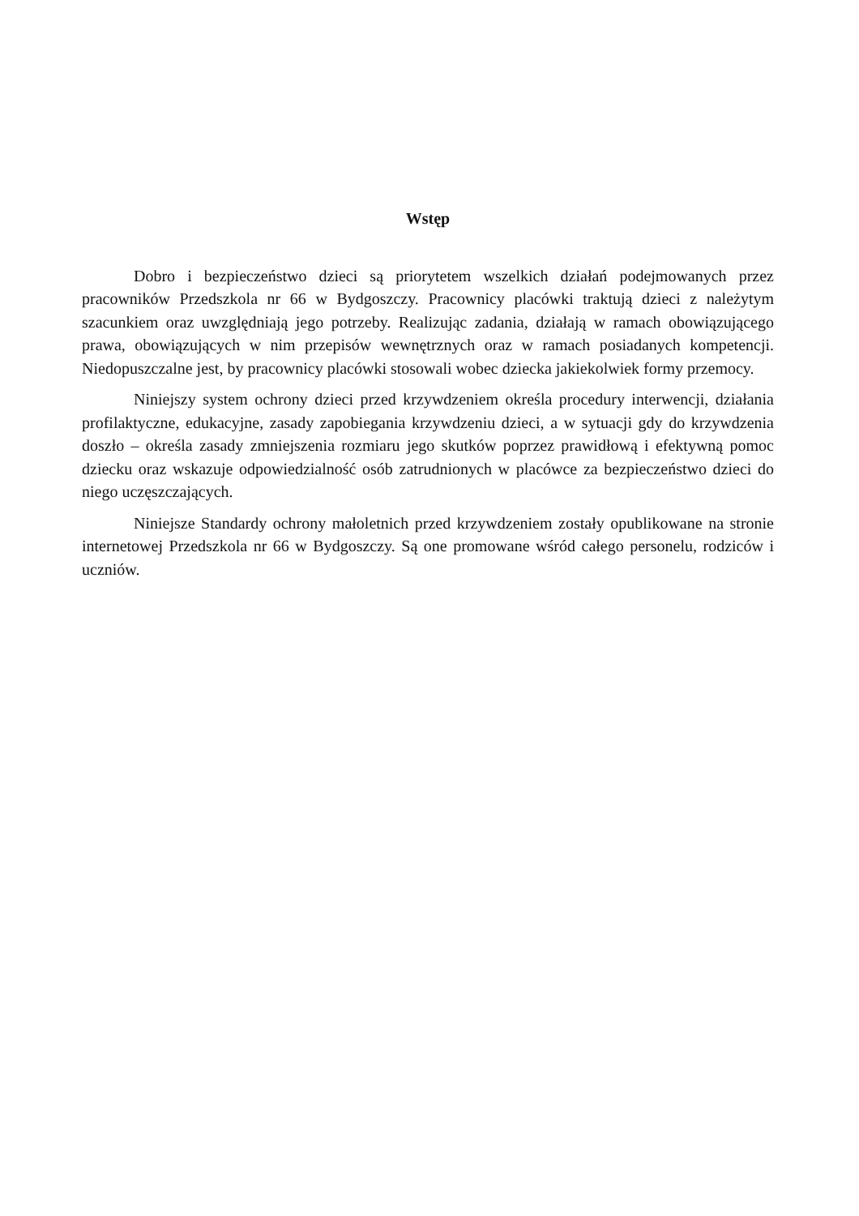Wstęp
Dobro i bezpieczeństwo dzieci są priorytetem wszelkich działań podejmowanych przez pracowników Przedszkola nr 66 w Bydgoszczy. Pracownicy placówki traktują dzieci z należytym szacunkiem oraz uwzględniają jego potrzeby. Realizując zadania, działają w ramach obowiązującego prawa, obowiązujących w nim przepisów wewnętrznych oraz w ramach posiadanych kompetencji. Niedopuszczalne jest, by pracownicy placówki stosowali wobec dziecka jakiekolwiek formy przemocy.
Niniejszy system ochrony dzieci przed krzywdzeniem określa procedury interwencji, działania profilaktyczne, edukacyjne, zasady zapobiegania krzywdzeniu dzieci, a w sytuacji gdy do krzywdzenia doszło – określa zasady zmniejszenia rozmiaru jego skutków poprzez prawidłową i efektywną pomoc dziecku oraz wskazuje odpowiedzialność osób zatrudnionych w placówce za bezpieczeństwo dzieci do niego uczęszczających.
Niniejsze Standardy ochrony małoletnich przed krzywdzeniem zostały opublikowane na stronie internetowej Przedszkola nr 66 w Bydgoszczy. Są one promowane wśród całego personelu, rodziców i uczniów.